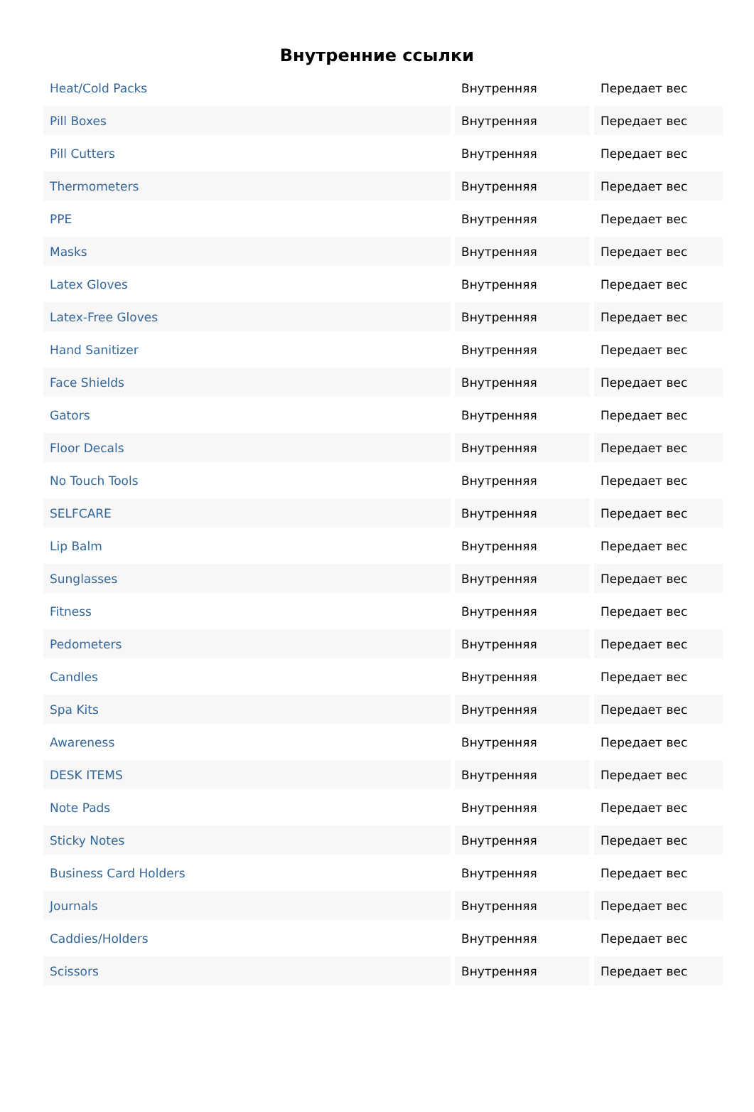Внутренние ссылки
| Heat/Cold Packs | Внутренняя | Передает вес |
| Pill Boxes | Внутренняя | Передает вес |
| Pill Cutters | Внутренняя | Передает вес |
| Thermometers | Внутренняя | Передает вес |
| PPE | Внутренняя | Передает вес |
| Masks | Внутренняя | Передает вес |
| Latex Gloves | Внутренняя | Передает вес |
| Latex-Free Gloves | Внутренняя | Передает вес |
| Hand Sanitizer | Внутренняя | Передает вес |
| Face Shields | Внутренняя | Передает вес |
| Gators | Внутренняя | Передает вес |
| Floor Decals | Внутренняя | Передает вес |
| No Touch Tools | Внутренняя | Передает вес |
| SELFCARE | Внутренняя | Передает вес |
| Lip Balm | Внутренняя | Передает вес |
| Sunglasses | Внутренняя | Передает вес |
| Fitness | Внутренняя | Передает вес |
| Pedometers | Внутренняя | Передает вес |
| Candles | Внутренняя | Передает вес |
| Spa Kits | Внутренняя | Передает вес |
| Awareness | Внутренняя | Передает вес |
| DESK ITEMS | Внутренняя | Передает вес |
| Note Pads | Внутренняя | Передает вес |
| Sticky Notes | Внутренняя | Передает вес |
| Business Card Holders | Внутренняя | Передает вес |
| Journals | Внутренняя | Передает вес |
| Caddies/Holders | Внутренняя | Передает вес |
| Scissors | Внутренняя | Передает вес |